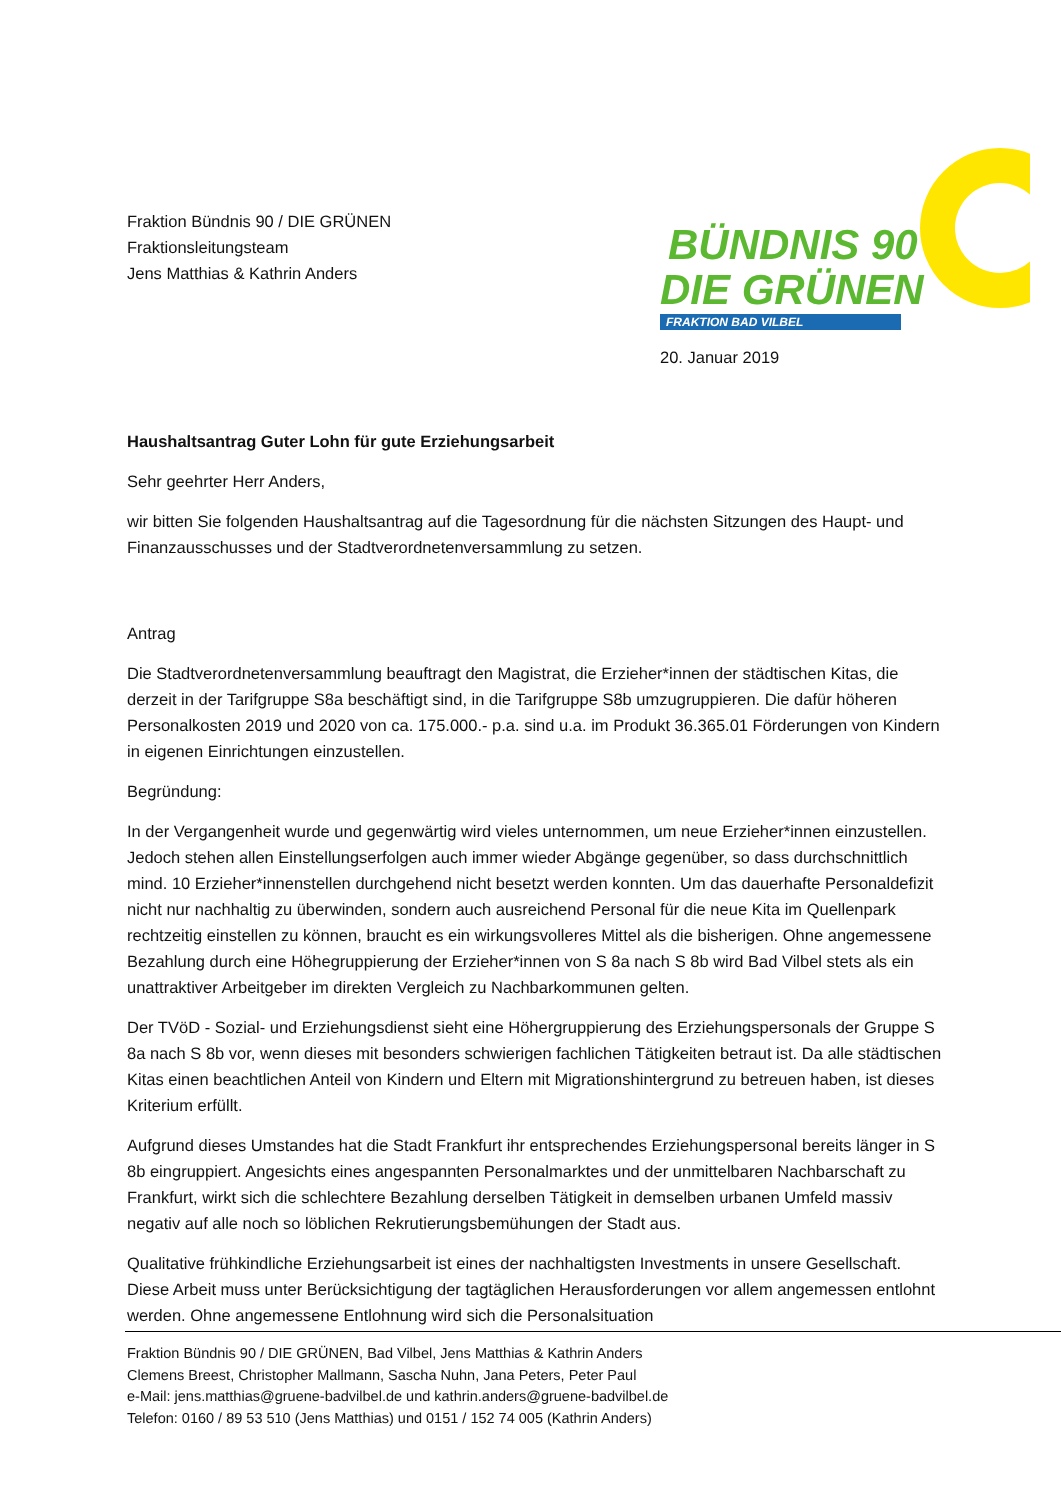Fraktion Bündnis 90 / DIE GRÜNEN
Fraktionsleitungsteam
Jens Matthias & Kathrin Anders
BÜNDNIS 90
DIE GRÜNEN
FRAKTION BAD VILBEL
20. Januar 2019
Haushaltsantrag Guter Lohn für gute Erziehungsarbeit
Sehr geehrter Herr Anders,
wir bitten Sie folgenden Haushaltsantrag auf die Tagesordnung für die nächsten Sitzungen des Haupt- und Finanzausschusses und der Stadtverordnetenversammlung zu setzen.
Antrag
Die Stadtverordnetenversammlung beauftragt den Magistrat, die Erzieher*innen der städtischen Kitas, die derzeit in der Tarifgruppe S8a beschäftigt sind, in die Tarifgruppe S8b umzugruppieren. Die dafür höheren Personalkosten 2019 und 2020 von ca. 175.000.- p.a. sind u.a. im Produkt 36.365.01 Förderungen von Kindern in eigenen Einrichtungen einzustellen.
Begründung:
In der Vergangenheit wurde und gegenwärtig wird vieles unternommen, um neue Erzieher*innen einzustellen. Jedoch stehen allen Einstellungserfolgen auch immer wieder Abgänge gegenüber, so dass durchschnittlich mind. 10 Erzieher*innenstellen durchgehend nicht besetzt werden konnten. Um das dauerhafte Personaldefizit nicht nur nachhaltig zu überwinden, sondern auch ausreichend Personal für die neue Kita im Quellenpark rechtzeitig einstellen zu können, braucht es ein wirkungsvolleres Mittel als die bisherigen. Ohne angemessene Bezahlung durch eine Höhegruppierung der Erzieher*innen von S 8a nach S 8b wird Bad Vilbel stets als ein unattraktiver Arbeitgeber im direkten Vergleich zu Nachbarkommunen gelten.
Der TVöD - Sozial- und Erziehungsdienst sieht eine Höhergruppierung des Erziehungspersonals der Gruppe S 8a nach S 8b vor, wenn dieses mit besonders schwierigen fachlichen Tätigkeiten betraut ist. Da alle städtischen Kitas einen beachtlichen Anteil von Kindern und Eltern mit Migrationshintergrund zu betreuen haben, ist dieses Kriterium erfüllt.
Aufgrund dieses Umstandes hat die Stadt Frankfurt ihr entsprechendes Erziehungspersonal bereits länger in S 8b eingruppiert. Angesichts eines angespannten Personalmarktes und der unmittelbaren Nachbarschaft zu Frankfurt, wirkt sich die schlechtere Bezahlung derselben Tätigkeit in demselben urbanen Umfeld massiv negativ auf alle noch so löblichen Rekrutierungsbemühungen der Stadt aus.
Qualitative frühkindliche Erziehungsarbeit ist eines der nachhaltigsten Investments in unsere Gesellschaft. Diese Arbeit muss unter Berücksichtigung der tagtäglichen Herausforderungen vor allem angemessen entlohnt werden. Ohne angemessene Entlohnung wird sich die Personalsituation
Fraktion Bündnis 90 / DIE GRÜNEN, Bad Vilbel, Jens Matthias & Kathrin Anders
Clemens Breest, Christopher Mallmann, Sascha Nuhn, Jana Peters, Peter Paul
e-Mail: jens.matthias@gruene-badvilbel.de und kathrin.anders@gruene-badvilbel.de
Telefon: 0160 / 89 53 510 (Jens Matthias) und 0151 / 152 74 005 (Kathrin Anders)